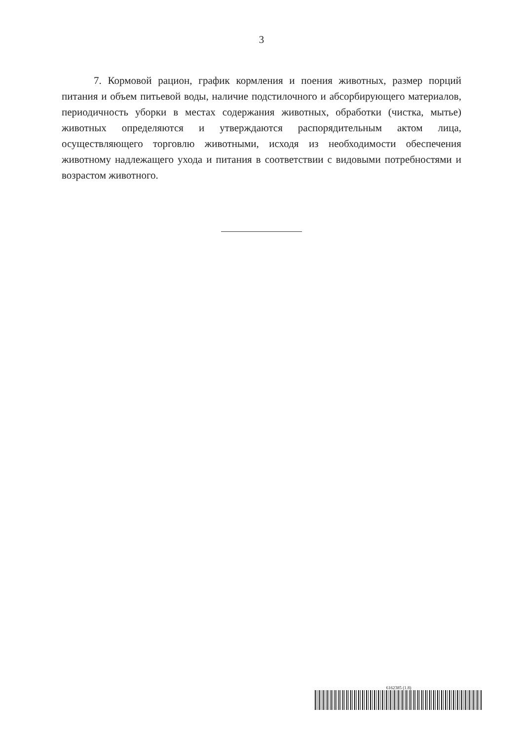3
7. Кормовой рацион, график кормления и поения животных, размер порций питания и объем питьевой воды, наличие подстилочного и абсорбирующего материалов, периодичность уборки в местах содержания животных, обработки (чистка, мытье) животных определяются и утверждаются распорядительным актом лица, осуществляющего торговлю животными, исходя из необходимости обеспечения животному надлежащего ухода и питания в соответствии с видовыми потребностями и возрастом животного.
6162385 (1.8)